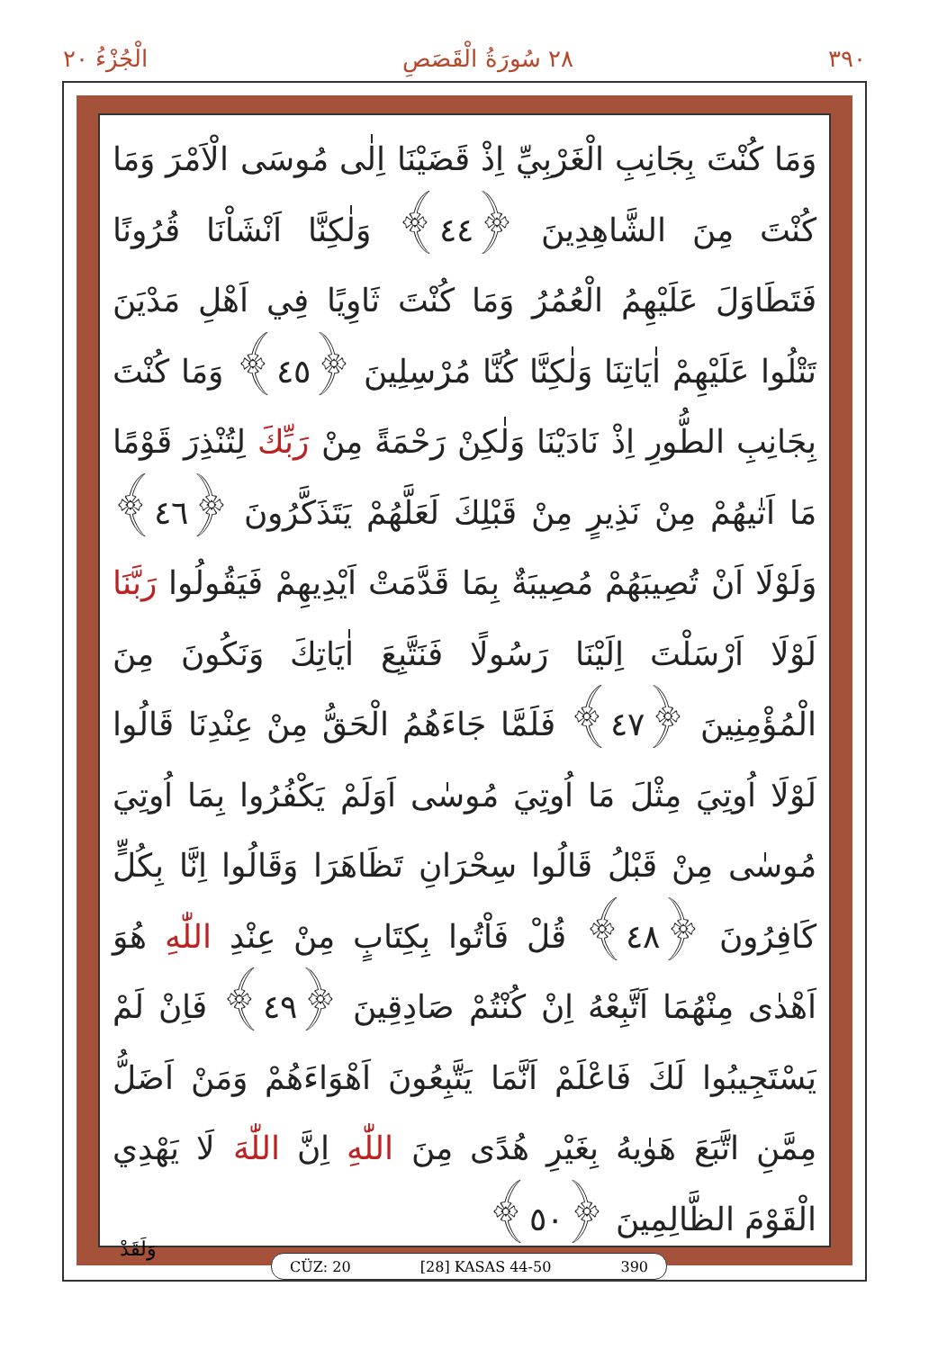الْجُزْءُ ٢٠ ٢٨ سُورَةُ الْقَصَصِ ٣٩٠
وَمَا كُنْتَ بِجَانِبِ الْغَرْبِيِّ اِذْ قَضَيْنَا اِلٰى مُوسَى الْاَمْرَ وَمَا كُنْتَ مِنَ الشَّاهِدِينَ ﴿٤٤﴾ وَلٰكِنَّا اَنْشَاْنَا قُرُونًا فَتَطَاوَلَ عَلَيْهِمُ الْعُمُرُ وَمَا كُنْتَ ثَاوِيًا فِي اَهْلِ مَدْيَنَ تَتْلُوا عَلَيْهِمْ اٰيَاتِنَا وَلٰكِنَّا كُنَّا مُرْسِلِينَ ﴿٤٥﴾ وَمَا كُنْتَ بِجَانِبِ الطُّورِ اِذْ نَادَيْنَا وَلٰكِنْ رَحْمَةً مِنْ رَبِّكَ لِتُنْذِرَ قَوْمًا مَا اَتٰيهُمْ مِنْ نَذِيرٍ مِنْ قَبْلِكَ لَعَلَّهُمْ يَتَذَكَّرُونَ ﴿٤٦﴾ وَلَوْلَا اَنْ تُصِيبَهُمْ مُصِيبَةٌ بِمَا قَدَّمَتْ اَيْدِيهِمْ فَيَقُولُوا رَبَّنَا لَوْلَا اَرْسَلْتَ اِلَيْنَا رَسُولًا فَنَتَّبِعَ اٰيَاتِكَ وَنَكُونَ مِنَ الْمُؤْمِنِينَ ﴿٤٧﴾ فَلَمَّا جَاءَهُمُ الْحَقُّ مِنْ عِنْدِنَا قَالُوا لَوْلَا اُوتِيَ مِثْلَ مَا اُوتِيَ مُوسٰى اَوَلَمْ يَكْفُرُوا بِمَا اُوتِيَ مُوسٰى مِنْ قَبْلُ قَالُوا سِحْرَانِ تَظَاهَرَا وَقَالُوا اِنَّا بِكُلٍّ كَافِرُونَ ﴿٤٨﴾ قُلْ فَاْتُوا بِكِتَابٍ مِنْ عِنْدِ اللّٰهِ هُوَ اَهْدٰى مِنْهُمَا اَتَّبِعْهُ اِنْ كُنْتُمْ صَادِقِينَ ﴿٤٩﴾ فَاِنْ لَمْ يَسْتَجِيبُوا لَكَ فَاعْلَمْ اَنَّمَا يَتَّبِعُونَ اَهْوَاءَهُمْ وَمَنْ اَضَلُّ مِمَّنِ اتَّبَعَ هَوٰيهُ بِغَيْرِ هُدًى مِنَ اللّٰهِ اِنَّ اللّٰهَ لَا يَهْدِي الْقَوْمَ الظَّالِمِينَ ﴿٥٠﴾
CÜZ: 20 [28] KASAS 44-50 390
وَلَقَدْ